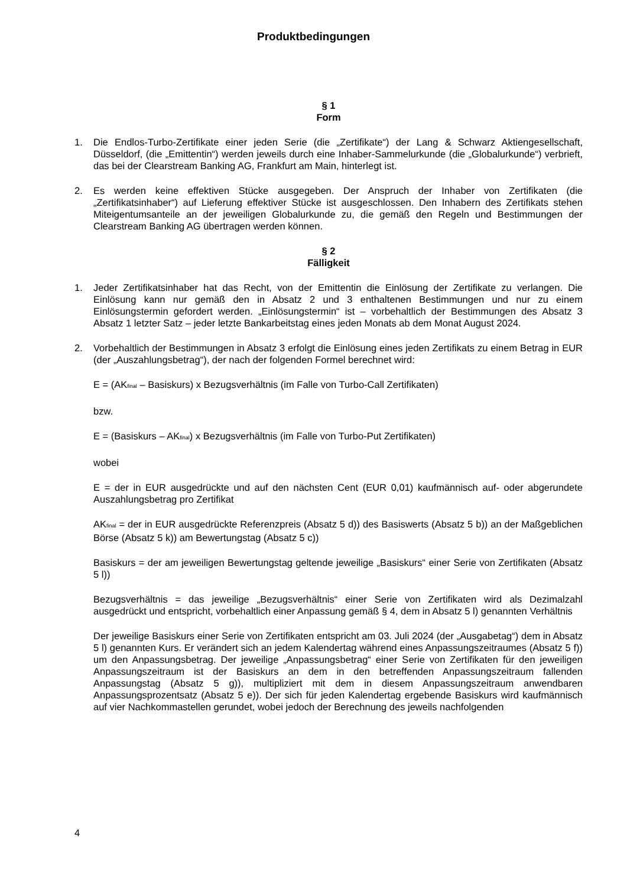Produktbedingungen
§ 1
Form
1. Die Endlos-Turbo-Zertifikate einer jeden Serie (die „Zertifikate“) der Lang & Schwarz Aktiengesellschaft, Düsseldorf, (die „Emittentin“) werden jeweils durch eine Inhaber-Sammelurkunde (die „Globalurkunde“) verbrieft, das bei der Clearstream Banking AG, Frankfurt am Main, hinterlegt ist.
2. Es werden keine effektiven Stücke ausgegeben. Der Anspruch der Inhaber von Zertifikaten (die „Zertifikatsinhaber“) auf Lieferung effektiver Stücke ist ausgeschlossen. Den Inhabern des Zertifikats stehen Miteigentumsanteile an der jeweiligen Globalurkunde zu, die gemäß den Regeln und Bestimmungen der Clearstream Banking AG übertragen werden können.
§ 2
Fälligkeit
1. Jeder Zertifikatsinhaber hat das Recht, von der Emittentin die Einlösung der Zertifikate zu verlangen. Die Einlösung kann nur gemäß den in Absatz 2 und 3 enthaltenen Bestimmungen und nur zu einem Einlösungstermin gefordert werden. „Einlösungstermin“ ist – vorbehaltlich der Bestimmungen des Absatz 3 Absatz 1 letzter Satz – jeder letzte Bankarbeitstag eines jeden Monats ab dem Monat August 2024.
2. Vorbehaltlich der Bestimmungen in Absatz 3 erfolgt die Einlösung eines jeden Zertifikats zu einem Betrag in EUR (der „Auszahlungsbetrag“), der nach der folgenden Formel berechnet wird:
E = (AK<sub>final</sub> – Basiskurs) x Bezugsverhältnis (im Falle von Turbo-Call Zertifikaten)
bzw.
E = (Basiskurs – AK<sub>final</sub>) x Bezugsverhältnis (im Falle von Turbo-Put Zertifikaten)
wobei
E = der in EUR ausgedrückte und auf den nächsten Cent (EUR 0,01) kaufmännisch auf- oder abgerundete Auszahlungsbetrag pro Zertifikat
AK<sub>final</sub> = der in EUR ausgedrückte Referenzpreis (Absatz 5 d)) des Basiswerts (Absatz 5 b)) an der Maßgeblichen Börse (Absatz 5 k)) am Bewertungstag (Absatz 5 c))
Basiskurs = der am jeweiligen Bewertungstag geltende jeweilige „Basiskurs“ einer Serie von Zertifikaten (Absatz 5 l))
Bezugsverhältnis = das jeweilige „Bezugsverhältnis“ einer Serie von Zertifikaten wird als Dezimalzahl ausgedrückt und entspricht, vorbehaltlich einer Anpassung gemäß § 4, dem in Absatz 5 l) genannten Verhältnis
Der jeweilige Basiskurs einer Serie von Zertifikaten entspricht am 03. Juli 2024 (der „Ausgabetag“) dem in Absatz 5 l) genannten Kurs. Er verändert sich an jedem Kalendertag während eines Anpassungszeitraumes (Absatz 5 f)) um den Anpassungsbetrag. Der jeweilige „Anpassungsbetrag“ einer Serie von Zertifikaten für den jeweiligen Anpassungszeitraum ist der Basiskurs an dem in den betreffenden Anpassungszeitraum fallenden Anpassungstag (Absatz 5 g)), multipliziert mit dem in diesem Anpassungszeitraum anwendbaren Anpassungsprozentsatz (Absatz 5 e)). Der sich für jeden Kalendertag ergebende Basiskurs wird kaufmännisch auf vier Nachkommastellen gerundet, wobei jedoch der Berechnung des jeweils nachfolgenden
4